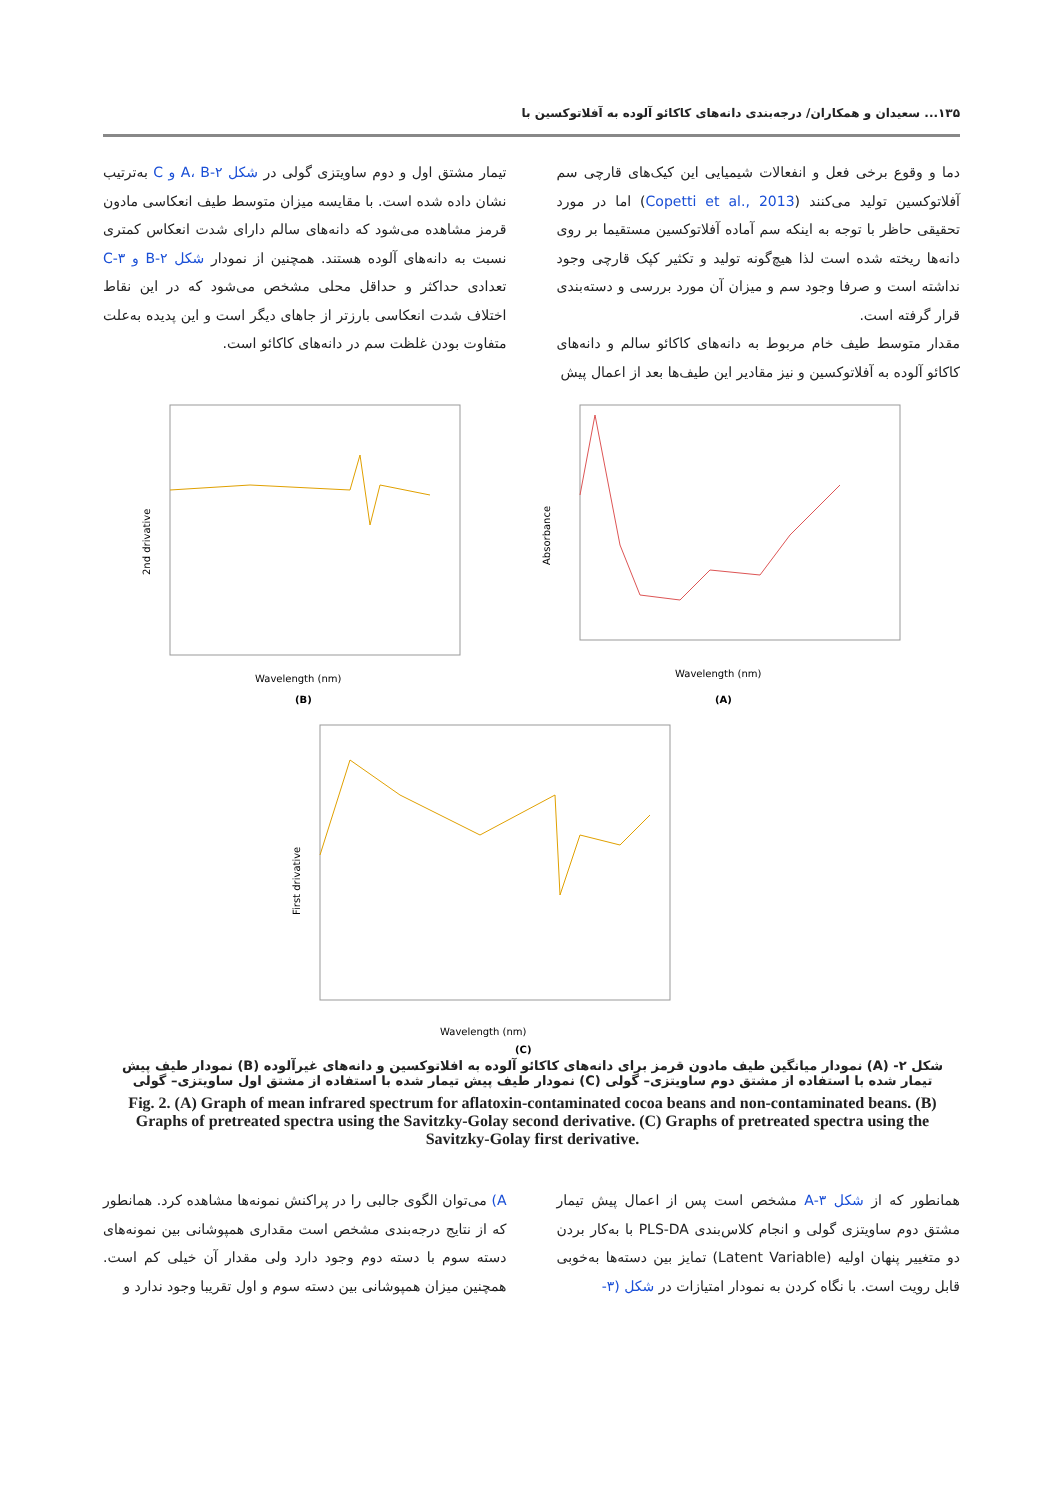۱۳۵... سعیدان و همکاران/ درجه‌بندی دانه‌های کاکائو آلوده به آفلاتوکسین با
دما و وقوع برخی فعل و انفعالات شیمیایی این کیک‌های قارچی سم آفلاتوکسین تولید می‌کنند (Copetti et al., 2013) اما در مورد تحقیقی حاظر با توجه به اینکه سم آماده آفلاتوکسین مستقیما بر روی دانه‌ها ریخته شده است لذا هیچ‌گونه تولید و تکثیر کپک قارچی وجود نداشته است و صرفا وجود سم و میزان آن مورد بررسی و دسته‌بندی قرار گرفته است.
مقدار متوسط طیف خام مربوط به دانه‌های کاکائو سالم و دانه‌های کاکائو آلوده به آفلاتوکسین و نیز مقادیر این طیف‌ها بعد از اعمال پیش
تیمار مشتق اول و دوم ساویتزی گولی در شکل ۲-A، B و C به‌ترتیب نشان داده شده است. با مقایسه میزان متوسط طیف انعکاسی مادون قرمز مشاهده می‌شود که دانه‌های سالم دارای شدت انعکاس کمتری نسبت به دانه‌های آلوده هستند. همچنین از نمودار شکل ۲-B و ۳-C تعدادی حداکثر و حداقل محلی مشخص می‌شود که در این نقاط اختلاف شدت انعکاسی بارزتر از جاهای دیگر است و این پدیده به‌علت متفاوت بودن غلظت سم در دانه‌های کاکائو است.
2nd drivative
Wavelength (nm)
(B)
Absorbance
Wavelength (nm)
(A)
First drivative
Wavelength (nm)
(C)
شکل ۲- (A) نمودار میانگین طیف مادون قرمز برای دانه‌های کاکائو آلوده به افلاتوکسین و دانه‌های غیرآلوده (B) نمودار طیف پیش تیمار شده با استفاده از مشتق دوم ساویتزی– گولی (C) نمودار طیف پیش تیمار شده با استفاده از مشتق اول ساویتزی– گولی
Fig. 2. (A) Graph of mean infrared spectrum for aflatoxin-contaminated cocoa beans and non-contaminated beans. (B) Graphs of pretreated spectra using the Savitzky-Golay second derivative. (C) Graphs of pretreated spectra using the Savitzky-Golay first derivative.
همانطور که از شکل ۳-A مشخص است پس از اعمال پیش تیمار مشتق دوم ساویتزی گولی و انجام کلاس‌بندی PLS-DA با به‌کار بردن دو متغییر پنهان اولیه (Latent Variable) تمایز بین دسته‌ها به‌خوبی قابل رویت است. با نگاه کردن به نمودار امتیازات در شکل (۳-
A) می‌توان الگوی جالبی را در پراکنش نمونه‌ها مشاهده کرد. همانطور که از نتایج درجه‌بندی مشخص است مقداری همپوشانی بین نمونه‌های دسته سوم با دسته دوم وجود دارد ولی مقدار آن خیلی کم است. همچنین میزان همپوشانی بین دسته سوم و اول تقریبا وجود ندارد و